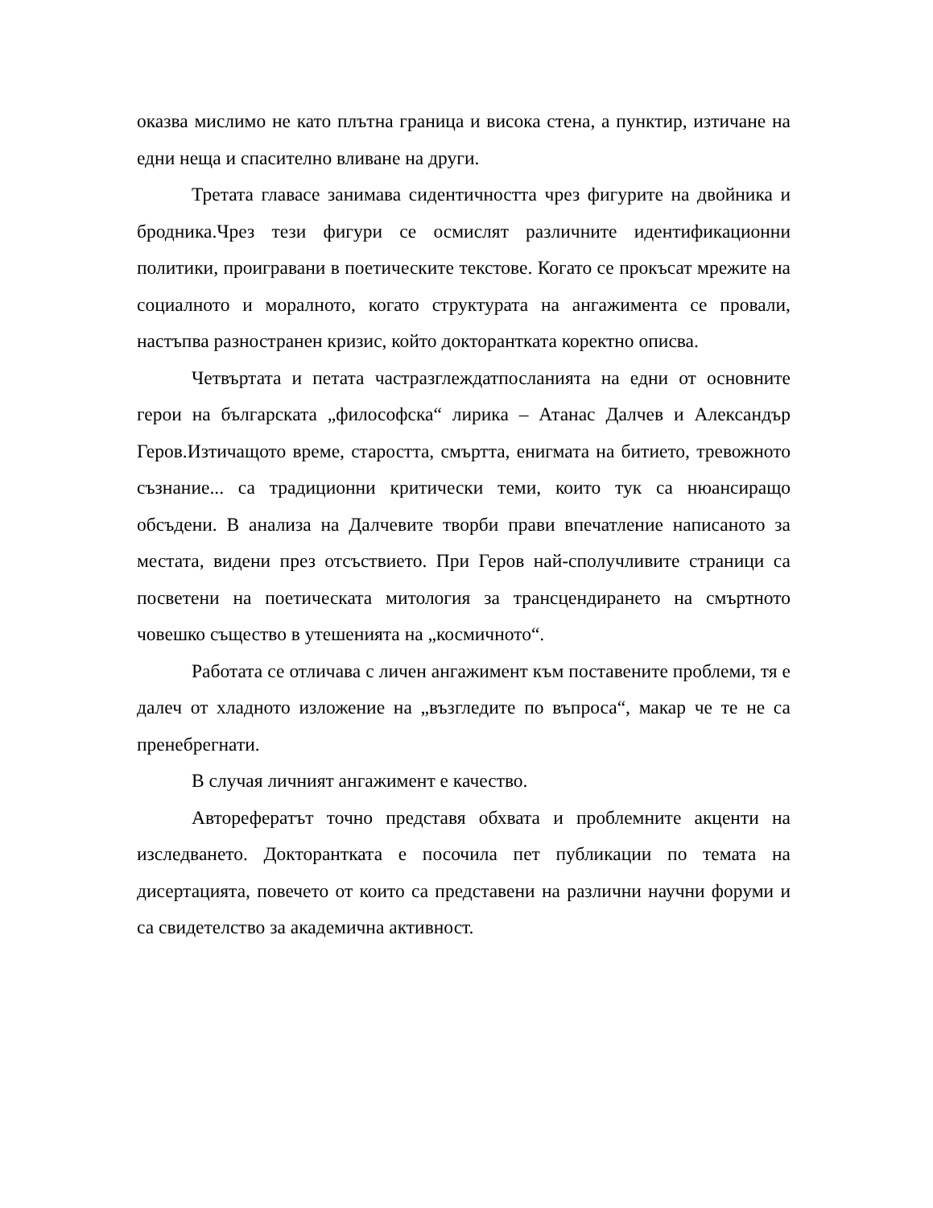оказва мислимо не като плътна граница и висока стена, а пунктир, изтичане на едни неща и спасително вливане на други.
Третата главасе занимава сидентичността чрез фигурите на двойника и бродника.Чрез тези фигури се осмислят различните идентификационни политики, проигравани в поетическите текстове. Когато се прокъсат мрежите на социалното и моралното, когато структурата на ангажимента се провали, настъпва разностранен кризис, който докторантката коректно описва.
Четвъртата и петата частразглеждатпосланията на едни от основните герои на българската „философска“ лирика – Атанас Далчев и Александър Геров.Изтичащото време, старостта, смъртта, енигмата на битието, тревожното съзнание... са традиционни критически теми, които тук са нюансиращо обсъдени. В анализа на Далчевите творби прави впечатление написаното за местата, видени през отсъствието. При Геров най-сполучливите страници са посветени на поетическата митология за трансцендирането на смъртното човешко същество в утешенията на „космичното“.
Работата се отличава с личен ангажимент към поставените проблеми, тя е далеч от хладното изложение на „възгледите по въпроса“, макар че те не са пренебрегнати.
В случая личният ангажимент е качество.
Авторефератът точно представя обхвата и проблемните акценти на изследването. Докторантката е посочила пет публикации по темата на дисертацията, повечето от които са представени на различни научни форуми и са свидетелство за академична активност.